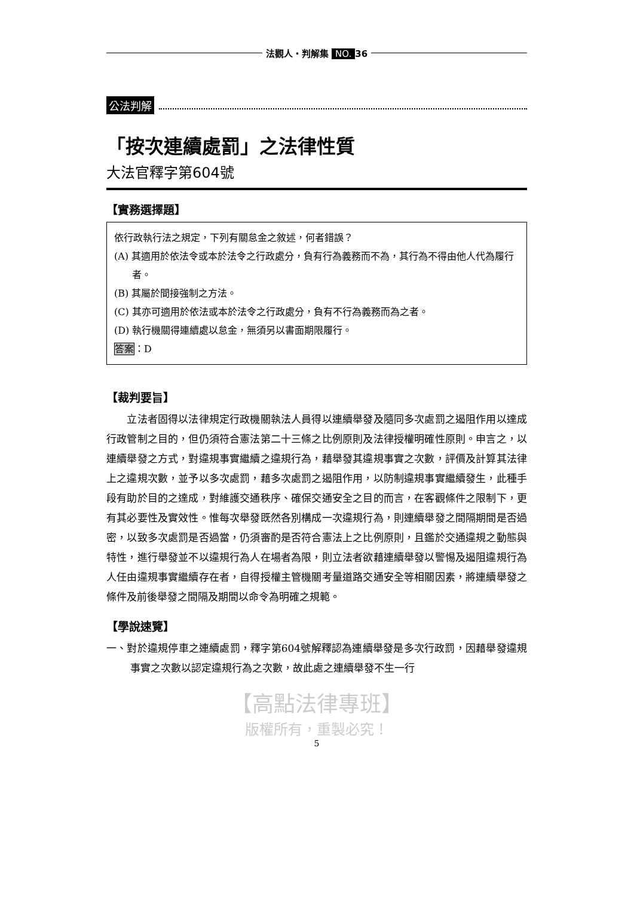法觀人・判解集 NO. 36
公法判解
「按次連續處罰」之法律性質
大法官釋字第604號
【實務選擇題】
依行政執行法之規定，下列有關怠金之敘述，何者錯誤？
(A) 其適用於依法令或本於法令之行政處分，負有行為義務而不為，其行為不得由他人代為履行者。
(B) 其屬於間接強制之方法。
(C) 其亦可適用於依法或本於法令之行政處分，負有不行為義務而為之者。
(D) 執行機關得連續處以怠金，無須另以書面期限履行。
答案：D
【裁判要旨】
　　立法者固得以法律規定行政機關執法人員得以連續舉發及隨同多次處罰之遏阻作用以達成行政管制之目的，但仍須符合憲法第二十三條之比例原則及法律授權明確性原則。申言之，以連續舉發之方式，對違規事實繼續之違規行為，藉舉發其違規事實之次數，評價及計算其法律上之違規次數，並予以多次處罰，藉多次處罰之遏阻作用，以防制違規事實繼續發生，此種手段有助於目的之達成，對維護交通秩序、確保交通安全之目的而言，在客觀條件之限制下，更有其必要性及實效性。惟每次舉發既然各別構成一次違規行為，則連續舉發之間隔期間是否過密，以致多次處罰是否過當，仍須審酌是否符合憲法上之比例原則，且鑑於交通違規之動態與特性，進行舉發並不以違規行為人在場者為限，則立法者欲藉連續舉發以警惕及遏阻違規行為人任由違規事實繼續存在者，自得授權主管機關考量道路交通安全等相關因素，將連續舉發之條件及前後舉發之間隔及期間以命令為明確之規範。
【學說速覽】
一、對於違規停車之連續處罰，釋字第604號解釋認為連續舉發是多次行政罰，因藉舉發違規事實之次數以認定違規行為之次數，故此處之連續舉發不生一行
【高點法律專班】
版權所有，重製必究！
5